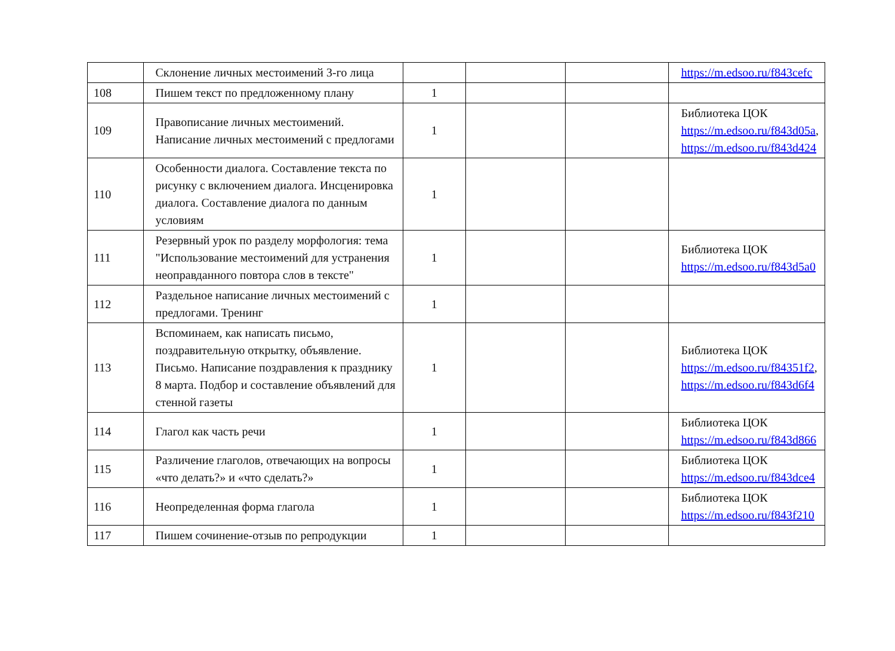| | Склонение личных местоимений 3-го лица | | | | https://m.edsoo.ru/f843cefc |
| 108 | Пишем текст по предложенному плану | 1 | | | |
| 109 | Правописание личных местоимений. Написание личных местоимений с предлогами | 1 | | | Библиотека ЦОК https://m.edsoo.ru/f843d05a , https://m.edsoo.ru/f843d424 |
| 110 | Особенности диалога. Составление текста по рисунку с включением диалога. Инсценировка диалога. Составление диалога по данным условиям | 1 | | | |
| 111 | Резервный урок по разделу морфология: тема "Использование местоимений для устранения неоправданного повтора слов в тексте" | 1 | | | Библиотека ЦОК https://m.edsoo.ru/f843d5a0 |
| 112 | Раздельное написание личных местоимений с предлогами. Тренинг | 1 | | | |
| 113 | Вспоминаем, как написать письмо, поздравительную открытку, объявление. Письмо. Написание поздравления к празднику 8 марта. Подбор и составление объявлений для стенной газеты | 1 | | | Библиотека ЦОК https://m.edsoo.ru/f84351f2 , https://m.edsoo.ru/f843d6f4 |
| 114 | Глагол как часть речи | 1 | | | Библиотека ЦОК https://m.edsoo.ru/f843d866 |
| 115 | Различение глаголов, отвечающих на вопросы «что делать?» и «что сделать?» | 1 | | | Библиотека ЦОК https://m.edsoo.ru/f843dce4 |
| 116 | Неопределенная форма глагола | 1 | | | Библиотека ЦОК https://m.edsoo.ru/f843f210 |
| 117 | Пишем сочинение-отзыв по репродукции | 1 | | | |